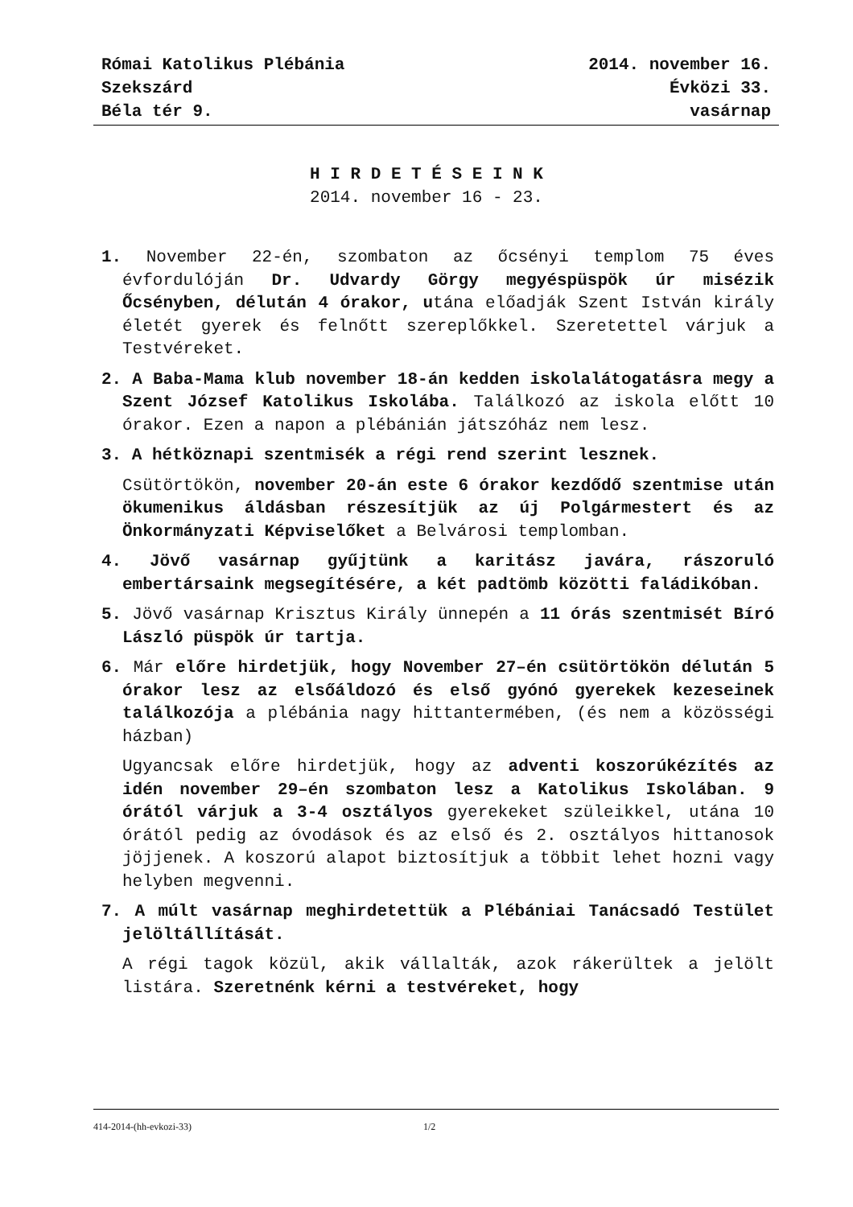Római Katolikus Plébánia
Szekszárd
Béla tér 9.
2014. november 16.
Évközi 33.
vasárnap
H I R D E T É S E I N K
2014. november 16 - 23.
1. November 22-én, szombaton az őcsényi templom 75 éves évfordulóján Dr. Udvardy Görgy megyéspüspök úr misézik Őcsényben, délután 4 órakor, utána előadják Szent István király életét gyerek és felnőtt szereplőkkel. Szeretettel várjuk a Testvéreket.
2. A Baba-Mama klub november 18-án kedden iskolalátogatásra megy a Szent József Katolikus Iskolába. Találkozó az iskola előtt 10 órakor. Ezen a napon a plébánián játszóház nem lesz.
3. A hétköznapi szentmisék a régi rend szerint lesznek.
Csütörtökön, november 20-án este 6 órakor kezdődő szentmise után ökumenikus áldásban részesítjük az új Polgármestert és az Önkormányzati Képviselőket a Belvárosi templomban.
4. Jövő vasárnap gyűjtünk a karitász javára, rászoruló embertársaink megsegítésére, a két padtömb közötti faládikóban.
5. Jövő vasárnap Krisztus Király ünnepén a 11 órás szentmisét Bíró László püspök úr tartja.
6. Már előre hirdetjük, hogy November 27–én csütörtökön délután 5 órakor lesz az elsőáldozó és első gyónó gyerekek kezeseinek találkozója a plébánia nagy hittantermében, (és nem a közösségi házban)
Ugyancsak előre hirdetjük, hogy az adventi koszorúkézítés az idén november 29–én szombaton lesz a Katolikus Iskolában. 9 órától várjuk a 3-4 osztályos gyerekeket szüleikkel, utána 10 órától pedig az óvodások és az első és 2. osztályos hittanosok jöjjenek. A koszorú alapot biztosítjuk a többit lehet hozni vagy helyben megvenni.
7. A múlt vasárnap meghirdetettük a Plébániai Tanácsadó Testület jelöltállítását.
A régi tagok közül, akik vállalták, azok rákerültek a jelölt listára. Szeretnénk kérni a testvéreket, hogy
414-2014-(hh-evkozi-33) 1/2